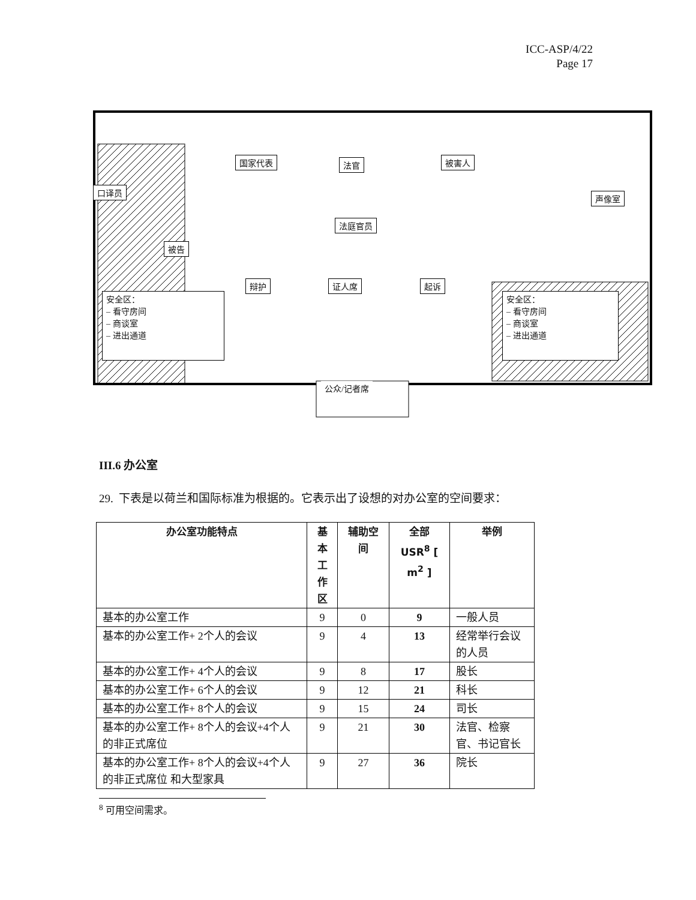ICC-ASP/4/22
Page 17
国家代表 法官 被害人
口译员
声像室
法庭官员
被告
辩护 证人席 起诉
安全区：
– 看守房间
– 商谈室
– 进出通道
安全区：
– 看守房间
– 商谈室
– 进出通道
公众/记者席
III.6 办公室
29. 下表是以荷兰和国际标准为根据的。它表示出了设想的对办公室的空间要求：
| 办公室功能特点 | 基本工作区 | 辅助空间 | 全部 USR<sup>8</sup> [ m<sup>2</sup> ] | 举例 |
| --- | --- | --- | --- | --- |
| 基本的办公室工作 | 9 | 0 | 9 | 一般人员 |
| 基本的办公室工作+ 2个人的会议 | 9 | 4 | 13 | 经常举行会议的人员 |
| 基本的办公室工作+ 4个人的会议 | 9 | 8 | 17 | 股长 |
| 基本的办公室工作+ 6个人的会议 | 9 | 12 | 21 | 科长 |
| 基本的办公室工作+ 8个人的会议 | 9 | 15 | 24 | 司长 |
| 基本的办公室工作+ 8个人的会议+4个人的非正式席位 | 9 | 21 | 30 | 法官、检察官、书记官长 |
| 基本的办公室工作+ 8个人的会议+4个人的非正式席位 和大型家具 | 9 | 27 | 36 | 院长 |
<sup>8</sup> 可用空间需求。